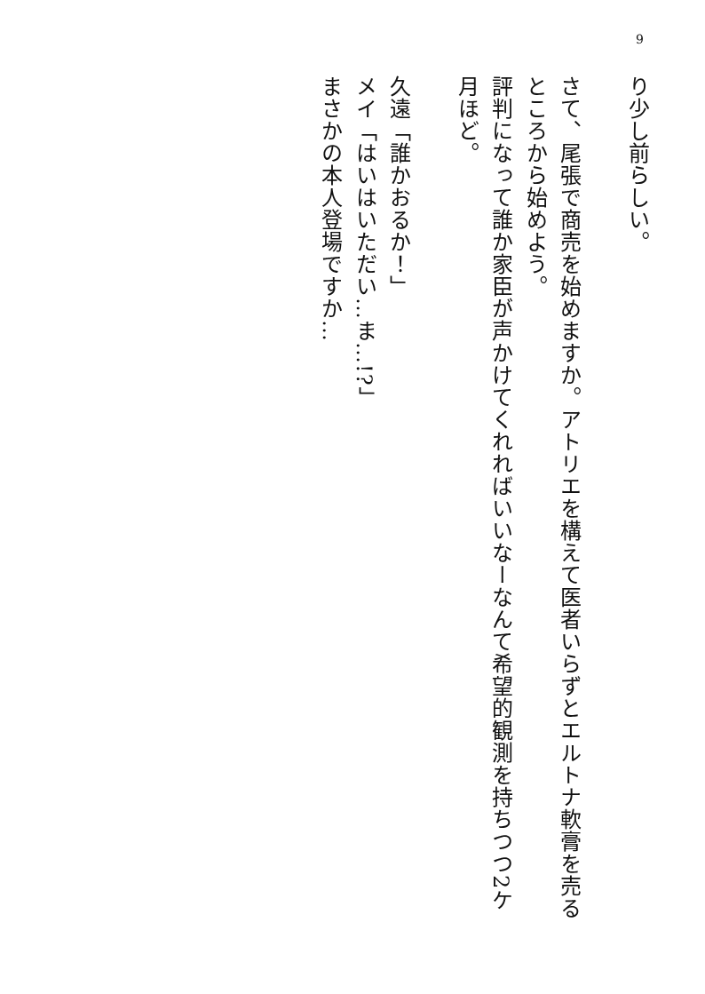9
り少し前らしい。
さて、尾張で商売を始めますか。アトリエを構えて医者いらずとエルトナ軟膏を売るところから始めよう。
評判になって誰か家臣が声かけてくれればいいなーなんて希望的観測を持ちつつ2ケ月ほど。
久遠「誰かおるか！」
メイ「はいはいただい…ま…!?」
まさかの本人登場ですか…